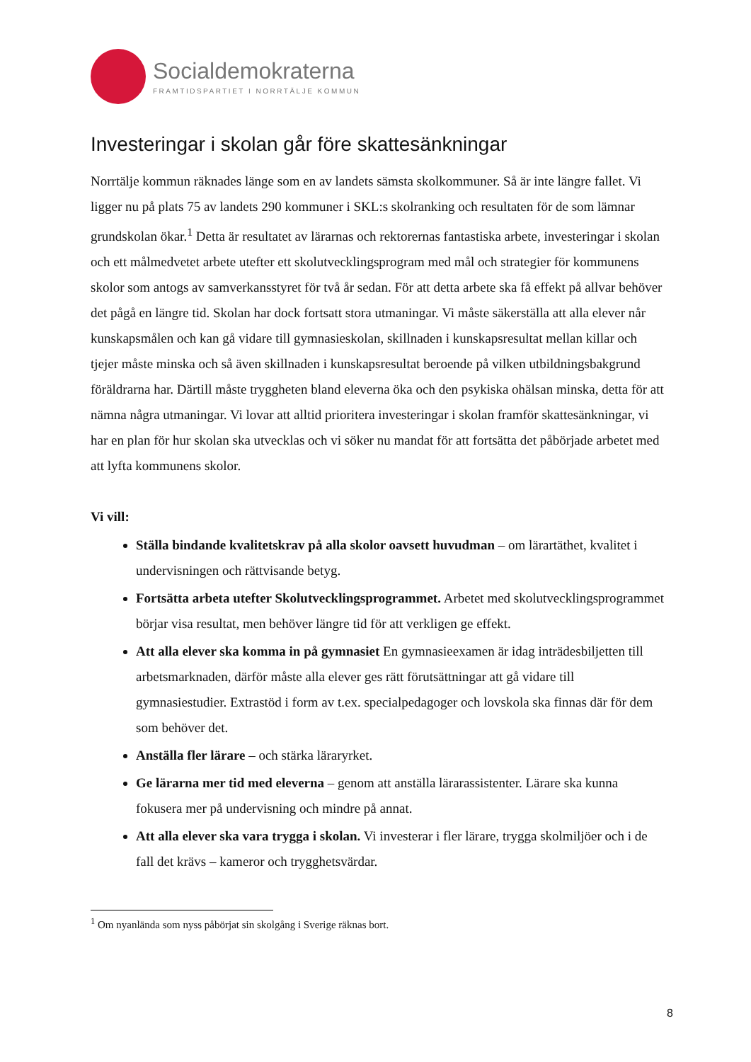Socialdemokraterna
FRAMTIDSPARTIET I NORRTÄLJE KOMMUN
Investeringar i skolan går före skattesänkningar
Norrtälje kommun räknades länge som en av landets sämsta skolkommuner. Så är inte längre fallet. Vi ligger nu på plats 75 av landets 290 kommuner i SKL:s skolranking och resultaten för de som lämnar grundskolan ökar.<sup>1</sup> Detta är resultatet av lärarnas och rektorernas fantastiska arbete, investeringar i skolan och ett målmedvetet arbete utefter ett skolutvecklingsprogram med mål och strategier för kommunens skolor som antogs av samverkansstyret för två år sedan. För att detta arbete ska få effekt på allvar behöver det pågå en längre tid. Skolan har dock fortsatt stora utmaningar. Vi måste säkerställa att alla elever når kunskapsmålen och kan gå vidare till gymnasieskolan, skillnaden i kunskapsresultat mellan killar och tjejer måste minska och så även skillnaden i kunskapsresultat beroende på vilken utbildningsbakgrund föräldrarna har. Därtill måste tryggheten bland eleverna öka och den psykiska ohälsan minska, detta för att nämna några utmaningar. Vi lovar att alltid prioritera investeringar i skolan framför skattesänkningar, vi har en plan för hur skolan ska utvecklas och vi söker nu mandat för att fortsätta det påbörjade arbetet med att lyfta kommunens skolor.
Vi vill:
Ställa bindande kvalitetskrav på alla skolor oavsett huvudman – om lärartäthet, kvalitet i undervisningen och rättvisande betyg.
Fortsätta arbeta utefter Skolutvecklingsprogrammet. Arbetet med skolutvecklingsprogrammet börjar visa resultat, men behöver längre tid för att verkligen ge effekt.
Att alla elever ska komma in på gymnasiet En gymnasieexamen är idag inträdesbiljetten till arbetsmarknaden, därför måste alla elever ges rätt förutsättningar att gå vidare till gymnasiestudier. Extrastöd i form av t.ex. specialpedagoger och lovskola ska finnas där för dem som behöver det.
Anställa fler lärare – och stärka läraryrket.
Ge lärarna mer tid med eleverna – genom att anställa lärarassistenter. Lärare ska kunna fokusera mer på undervisning och mindre på annat.
Att alla elever ska vara trygga i skolan. Vi investerar i fler lärare, trygga skolmiljöer och i de fall det krävs – kameror och trygghetsvärdar.
<sup>1</sup> Om nyanlända som nyss påbörjat sin skolgång i Sverige räknas bort.
8